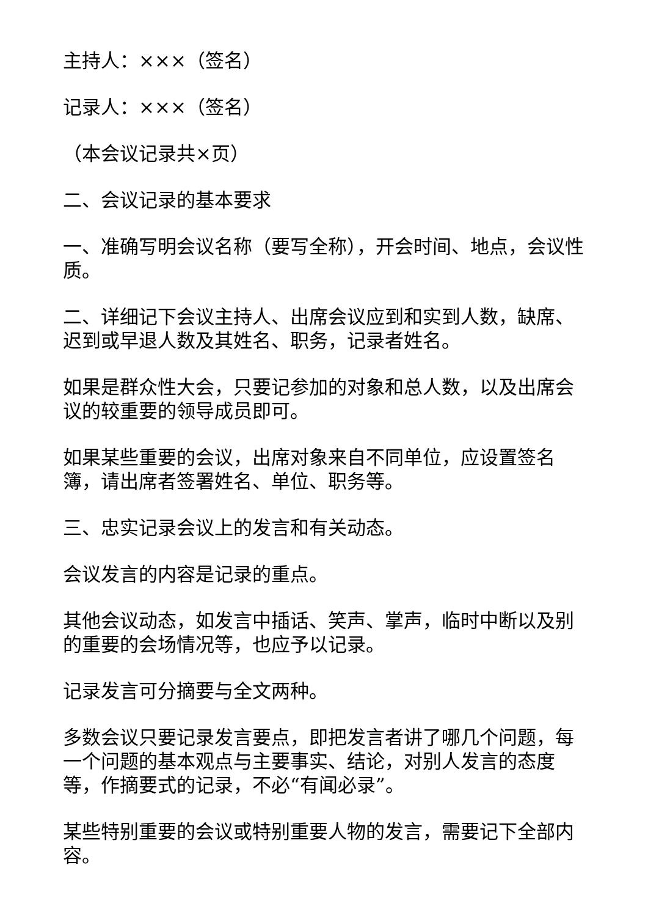主持人：×××（签名）
记录人：×××（签名）
（本会议记录共×页）
二、会议记录的基本要求
一、准确写明会议名称（要写全称），开会时间、地点，会议性质。
二、详细记下会议主持人、出席会议应到和实到人数，缺席、迟到或早退人数及其姓名、职务，记录者姓名。
如果是群众性大会，只要记参加的对象和总人数，以及出席会议的较重要的领导成员即可。
如果某些重要的会议，出席对象来自不同单位，应设置签名簿，请出席者签署姓名、单位、职务等。
三、忠实记录会议上的发言和有关动态。
会议发言的内容是记录的重点。
其他会议动态，如发言中插话、笑声、掌声，临时中断以及别的重要的会场情况等，也应予以记录。
记录发言可分摘要与全文两种。
多数会议只要记录发言要点，即把发言者讲了哪几个问题，每一个问题的基本观点与主要事实、结论，对别人发言的态度等，作摘要式的记录，不必“有闻必录”。
某些特别重要的会议或特别重要人物的发言，需要记下全部内容。